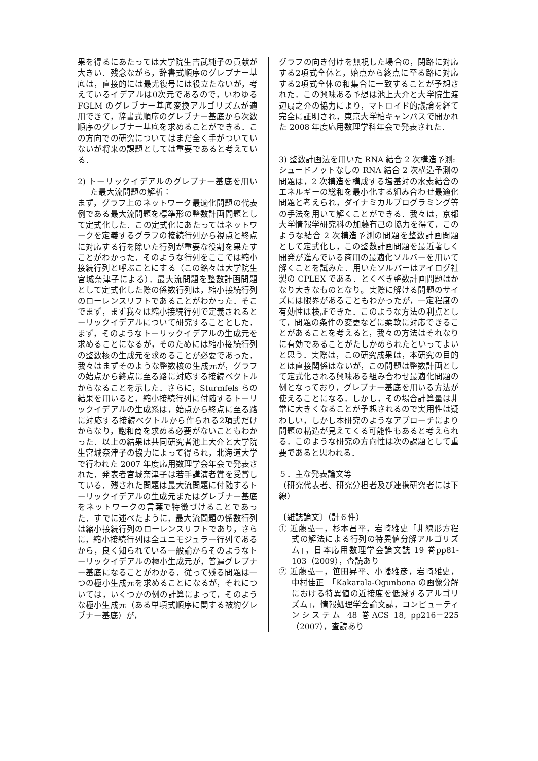果を得るにあたっては大学院生吉武純子の貢献が大きい．残念ながら，辞書式順序のグレブナー基底は，直接的には最尤復号には役立たないが，考えているイデアルは0次元であるので，いわゆる FGLM のグレブナー基底変換アルゴリズムが適用できて，辞書式順序のグレブナー基底から次数順序のグレブナー基底を求めることができる．この方向での研究についてはまだ全く手がついていないが将来の課題としては重要であると考えている．
2) トーリックイデアルのグレブナー基底を用いた最大流問題の解析：
まず，グラフ上のネットワーク最適化問題の代表例である最大流問題を標準形の整数計画問題として定式化した．この定式化にあたってはネットワークを定義するグラフの接続行列から視点と終点に対応する行を除いた行列が重要な役割を果たすことがわかった．そのような行列をここでは縮小接続行列と呼ぶことにする（この銘々は大学院生宮城奈津子による）．最大流問題を整数計画問題として定式化した際の係数行列は，縮小接続行列のローレンスリフトであることがわかった．そこでまず，まず我々は縮小接続行列で定義されるとーリックイデアルについて研究することとした．まず，そのようなトーリックイデアルの生成元を求めることになるが，そのためには縮小接続行列の整数核の生成元を求めることが必要であった．我々はまずそのような整数核の生成元が，グラフの始点から終点に至る路に対応する接続ベクトルからなることを示した．さらに，Sturmfels らの結果を用いると，縮小接続行列に付随するトーリックイデアルの生成系は，始点から終点に至る路に対応する接続ベクトルから作られる2項式だけからなり，飽和商を求める必要がないこともわかった．以上の結果は共同研究者池上大介と大学院生宮城奈津子の協力によって得られ，北海道大学で行われた 2007 年度応用数理学会年会で発表された．発表者宮城奈津子は若手講演者賞を受賞している．残された問題は最大流問題に付随するトーリックイデアルの生成元またはグレブナー基底をネットワークの言葉で特徴づけることであった．すでに述べたように，最大流問題の係数行列は縮小接続行列のローレンスリフトであり，さらに，縮小接続行列は全ユニモジュラー行列であるから，良く知られている一般論からそのようなトーリックイデアルの極小生成元が，普遍グレブナー基底になることがわかる．従って残る問題は一つの極小生成元を求めることになるが，それについては，いくつかの例の計算によって，そのような極小生成元（ある単項式順序に関する被約グレブナー基底）が，
グラフの向き付けを無視した場合の，閉路に対応する2項式全体と，始点から終点に至る路に対応する2項式全体の和集合に一致することが予想された．この興味ある予想は池上大介と大学院生渡辺扇之介の協力により，マトロイド的議論を経て完全に証明され，東京大学柏キャンパスで開かれた 2008 年度応用数理学科年会で発表された．
3) 整数計画法を用いた RNA 結合 2 次構造予測:
シュードノットなしの RNA 結合 2 次構造予測の問題は，2 次構造を構成する塩基対の水素結合のエネルギーの総和を最小化する組み合わせ最適化問題と考えられ，ダイナミカルプログラミング等の手法を用いて解くことができる．我々は，京都大学情報学研究科の加藤有己の協力を得て，このような結合 2 次構造予測の問題を整数計画問題として定式化し，この整数計画問題を最近著しく開発が進んでいる商用の最適化ソルバーを用いて解くことを試みた．用いたソルバーはアイログ社製の CPLEX である．とくべき整数計画問題はかなり大きなものとなり。実際に解ける問題のサイズには限界があることもわかったが，一定程度の有効性は検証できた．このような方法の利点として，問題の条件の変更などに柔軟に対応できることがあることを考えると，我々の方法はそれなりに有効であることがたしかめられたといってよいと思う．実際は，この研究成果は，本研究の目的とは直接関係はないが，この問題は整数計画として定式化される興味ある組み合わせ最適化問題の例となっており，グレブナー基底を用いる方法が使えることになる．しかし，その場合計算量は非常に大きくなることが予想されるので実用性は疑わしい，しかし本研究のようなアプローチにより問題の構造が見えてくる可能性もあると考えられる．このような研究の方向性は次の課題として重要であると思われる．
５．主な発表論文等
（研究代表者、研究分担者及び連携研究者には下線）
〔雑誌論文〕（計６件）
① 近藤弘一，杉本昌平，岩崎雅史「非線形方程式の解法による行列の特異値分解アルゴリズム」，日本応用数理学会論文誌 19 巻pp81-103（2009），査読あり
② 近藤弘一，笹田昇平、小幡雅彦，岩崎雅史，中村佳正　「Kakarala-Ogunbona の画像分解における特異値の近接度を低減するアルゴリズム」，情報処理学会論文誌，コンピューティンシステム 48 巻ACS 18, pp216－225（2007），査読あり